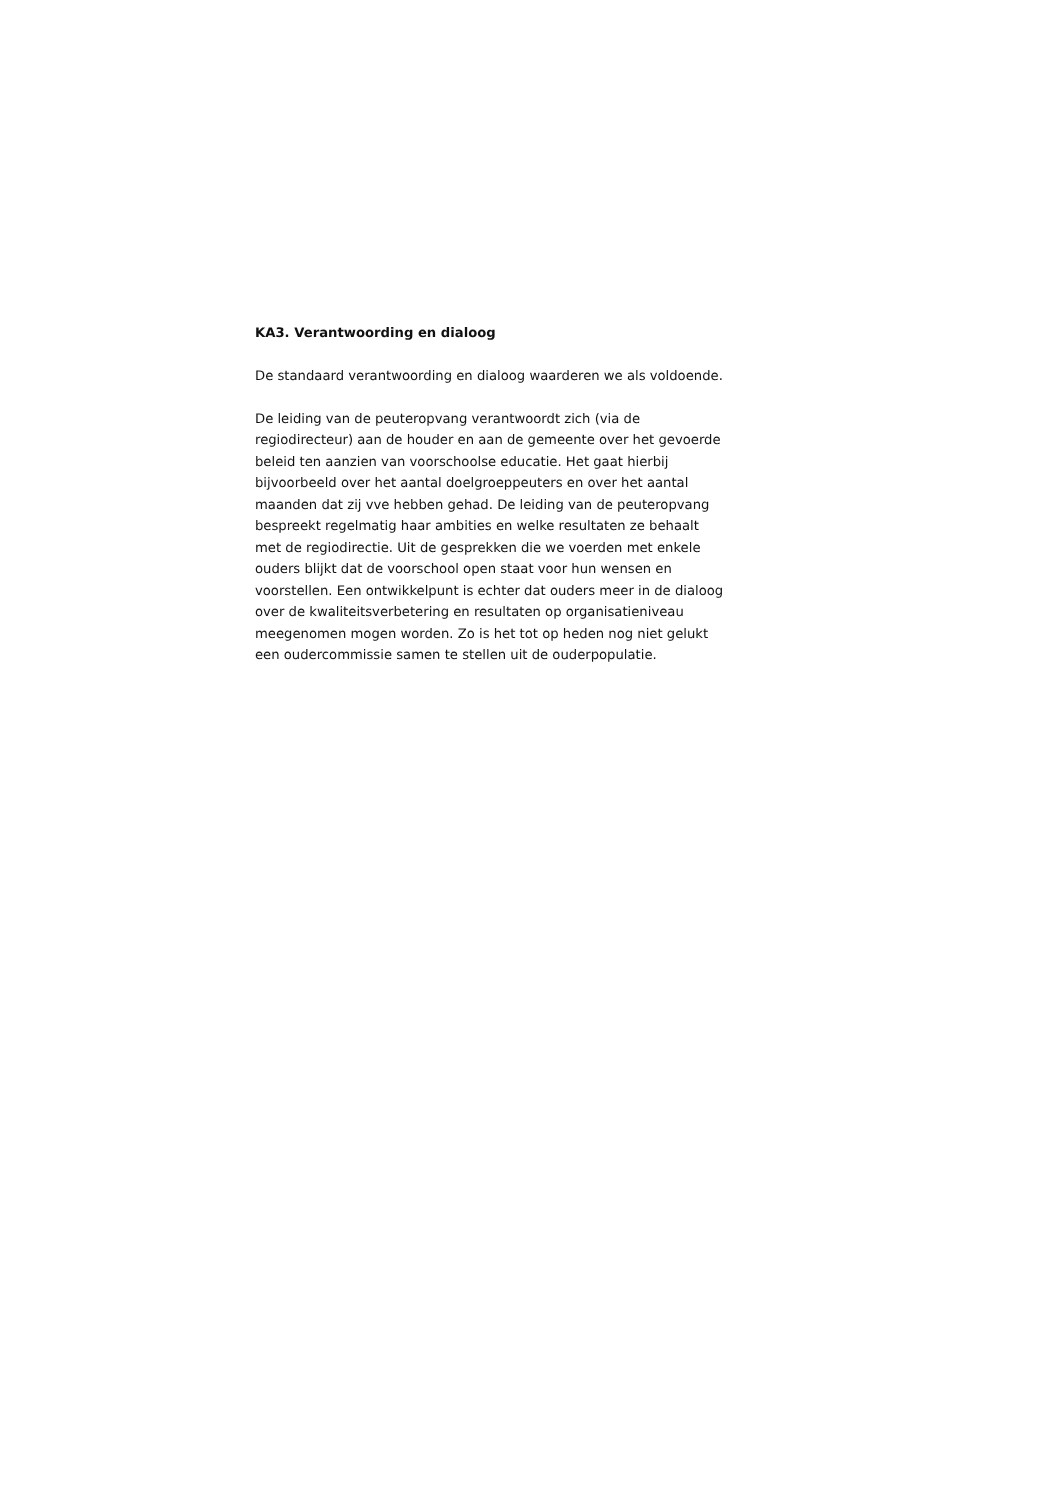KA3. Verantwoording en dialoog
De standaard verantwoording en dialoog waarderen we als voldoende.
De leiding van de peuteropvang verantwoordt zich (via de regiodirecteur) aan de houder en aan de gemeente over het gevoerde beleid ten aanzien van voorschoolse educatie. Het gaat hierbij bijvoorbeeld over het aantal doelgroeppeuters en over het aantal maanden dat zij vve hebben gehad. De leiding van de peuteropvang bespreekt regelmatig haar ambities en welke resultaten ze behaalt met de regiodirectie. Uit de gesprekken die we voerden met enkele ouders blijkt dat de voorschool open staat voor hun wensen en voorstellen. Een ontwikkelpunt is echter dat ouders meer in de dialoog over de kwaliteitsverbetering en resultaten op organisatieniveau meegenomen mogen worden. Zo is het tot op heden nog niet gelukt een oudercommissie samen te stellen uit de ouderpopulatie.